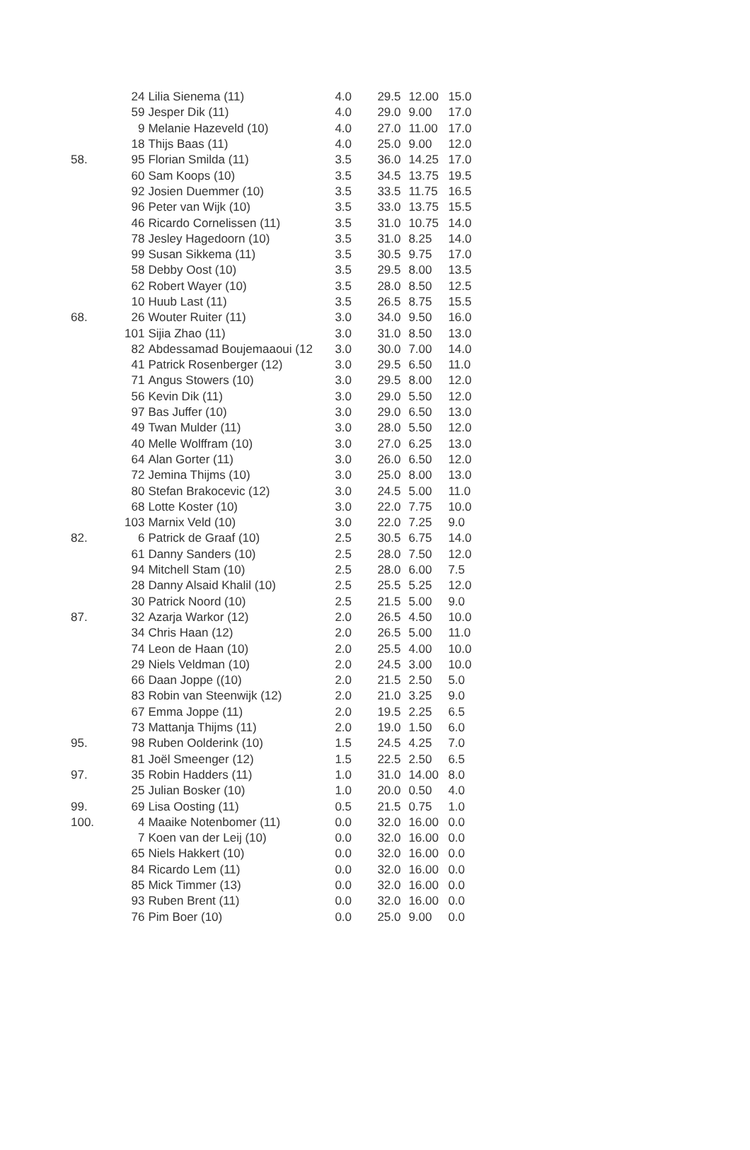| | 24 | Lilia Sienema (11) | 4.0 | 29.5 | 12.00 | 15.0 |
| | 59 | Jesper Dik (11) | 4.0 | 29.0 | 9.00 | 17.0 |
| | 9 | Melanie Hazeveld (10) | 4.0 | 27.0 | 11.00 | 17.0 |
| | 18 | Thijs Baas (11) | 4.0 | 25.0 | 9.00 | 12.0 |
| 58. | 95 | Florian Smilda (11) | 3.5 | 36.0 | 14.25 | 17.0 |
| | 60 | Sam Koops (10) | 3.5 | 34.5 | 13.75 | 19.5 |
| | 92 | Josien Duemmer (10) | 3.5 | 33.5 | 11.75 | 16.5 |
| | 96 | Peter van Wijk (10) | 3.5 | 33.0 | 13.75 | 15.5 |
| | 46 | Ricardo Cornelissen (11) | 3.5 | 31.0 | 10.75 | 14.0 |
| | 78 | Jesley Hagedoorn (10) | 3.5 | 31.0 | 8.25 | 14.0 |
| | 99 | Susan Sikkema (11) | 3.5 | 30.5 | 9.75 | 17.0 |
| | 58 | Debby Oost (10) | 3.5 | 29.5 | 8.00 | 13.5 |
| | 62 | Robert Wayer (10) | 3.5 | 28.0 | 8.50 | 12.5 |
| | 10 | Huub Last (11) | 3.5 | 26.5 | 8.75 | 15.5 |
| 68. | 26 | Wouter Ruiter (11) | 3.0 | 34.0 | 9.50 | 16.0 |
| | 101 | Sijia Zhao (11) | 3.0 | 31.0 | 8.50 | 13.0 |
| | 82 | Abdessamad Boujemaaoui (12 | 3.0 | 30.0 | 7.00 | 14.0 |
| | 41 | Patrick Rosenberger (12) | 3.0 | 29.5 | 6.50 | 11.0 |
| | 71 | Angus Stowers (10) | 3.0 | 29.5 | 8.00 | 12.0 |
| | 56 | Kevin Dik (11) | 3.0 | 29.0 | 5.50 | 12.0 |
| | 97 | Bas Juffer (10) | 3.0 | 29.0 | 6.50 | 13.0 |
| | 49 | Twan Mulder (11) | 3.0 | 28.0 | 5.50 | 12.0 |
| | 40 | Melle Wolffram (10) | 3.0 | 27.0 | 6.25 | 13.0 |
| | 64 | Alan Gorter (11) | 3.0 | 26.0 | 6.50 | 12.0 |
| | 72 | Jemina Thijms (10) | 3.0 | 25.0 | 8.00 | 13.0 |
| | 80 | Stefan Brakocevic (12) | 3.0 | 24.5 | 5.00 | 11.0 |
| | 68 | Lotte Koster (10) | 3.0 | 22.0 | 7.75 | 10.0 |
| | 103 | Marnix Veld (10) | 3.0 | 22.0 | 7.25 | 9.0 |
| 82. | 6 | Patrick de Graaf (10) | 2.5 | 30.5 | 6.75 | 14.0 |
| | 61 | Danny Sanders (10) | 2.5 | 28.0 | 7.50 | 12.0 |
| | 94 | Mitchell Stam (10) | 2.5 | 28.0 | 6.00 | 7.5 |
| | 28 | Danny Alsaid Khalil (10) | 2.5 | 25.5 | 5.25 | 12.0 |
| | 30 | Patrick Noord (10) | 2.5 | 21.5 | 5.00 | 9.0 |
| 87. | 32 | Azarja Warkor (12) | 2.0 | 26.5 | 4.50 | 10.0 |
| | 34 | Chris Haan (12) | 2.0 | 26.5 | 5.00 | 11.0 |
| | 74 | Leon de Haan (10) | 2.0 | 25.5 | 4.00 | 10.0 |
| | 29 | Niels Veldman (10) | 2.0 | 24.5 | 3.00 | 10.0 |
| | 66 | Daan Joppe ((10) | 2.0 | 21.5 | 2.50 | 5.0 |
| | 83 | Robin van Steenwijk (12) | 2.0 | 21.0 | 3.25 | 9.0 |
| | 67 | Emma Joppe (11) | 2.0 | 19.5 | 2.25 | 6.5 |
| | 73 | Mattanja Thijms (11) | 2.0 | 19.0 | 1.50 | 6.0 |
| 95. | 98 | Ruben Oolderink (10) | 1.5 | 24.5 | 4.25 | 7.0 |
| | 81 | Joël Smeenger (12) | 1.5 | 22.5 | 2.50 | 6.5 |
| 97. | 35 | Robin Hadders (11) | 1.0 | 31.0 | 14.00 | 8.0 |
| | 25 | Julian Bosker (10) | 1.0 | 20.0 | 0.50 | 4.0 |
| 99. | 69 | Lisa Oosting (11) | 0.5 | 21.5 | 0.75 | 1.0 |
| 100. | 4 | Maaike Notenbomer (11) | 0.0 | 32.0 | 16.00 | 0.0 |
| | 7 | Koen van der Leij (10) | 0.0 | 32.0 | 16.00 | 0.0 |
| | 65 | Niels Hakkert (10) | 0.0 | 32.0 | 16.00 | 0.0 |
| | 84 | Ricardo Lem (11) | 0.0 | 32.0 | 16.00 | 0.0 |
| | 85 | Mick Timmer (13) | 0.0 | 32.0 | 16.00 | 0.0 |
| | 93 | Ruben Brent (11) | 0.0 | 32.0 | 16.00 | 0.0 |
| | 76 | Pim Boer (10) | 0.0 | 25.0 | 9.00 | 0.0 |